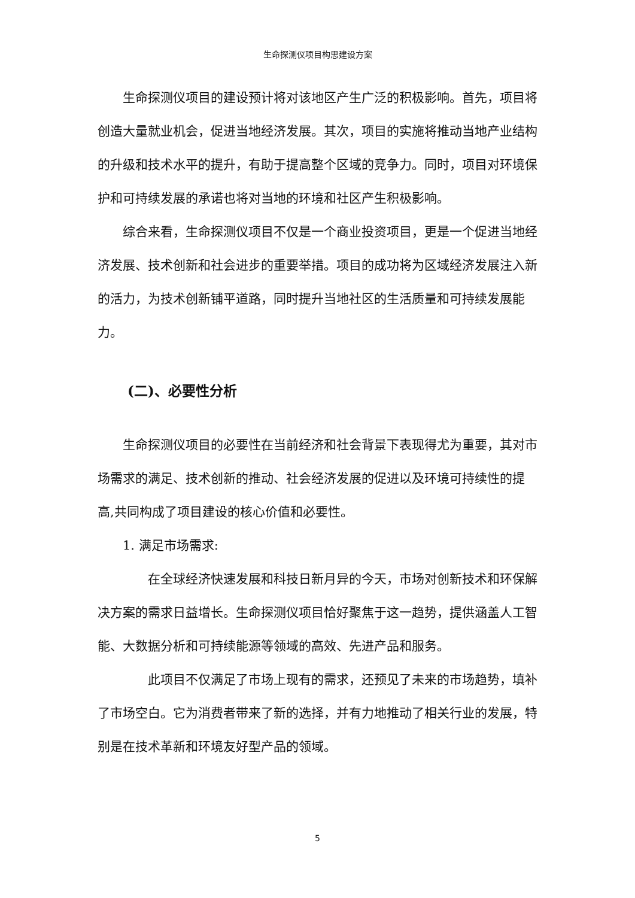生命探测仪项目构思建设方案
生命探测仪项目的建设预计将对该地区产生广泛的积极影响。首先，项目将创造大量就业机会，促进当地经济发展。其次，项目的实施将推动当地产业结构的升级和技术水平的提升，有助于提高整个区域的竞争力。同时，项目对环境保护和可持续发展的承诺也将对当地的环境和社区产生积极影响。
综合来看，生命探测仪项目不仅是一个商业投资项目，更是一个促进当地经济发展、技术创新和社会进步的重要举措。项目的成功将为区域经济发展注入新的活力，为技术创新铺平道路，同时提升当地社区的生活质量和可持续发展能力。
(二)、必要性分析
生命探测仪项目的必要性在当前经济和社会背景下表现得尤为重要，其对市场需求的满足、技术创新的推动、社会经济发展的促进以及环境可持续性的提高,共同构成了项目建设的核心价值和必要性。
1. 满足市场需求:
在全球经济快速发展和科技日新月异的今天，市场对创新技术和环保解决方案的需求日益增长。生命探测仪项目恰好聚焦于这一趋势，提供涵盖人工智能、大数据分析和可持续能源等领域的高效、先进产品和服务。
此项目不仅满足了市场上现有的需求，还预见了未来的市场趋势，填补了市场空白。它为消费者带来了新的选择，并有力地推动了相关行业的发展，特别是在技术革新和环境友好型产品的领域。
5